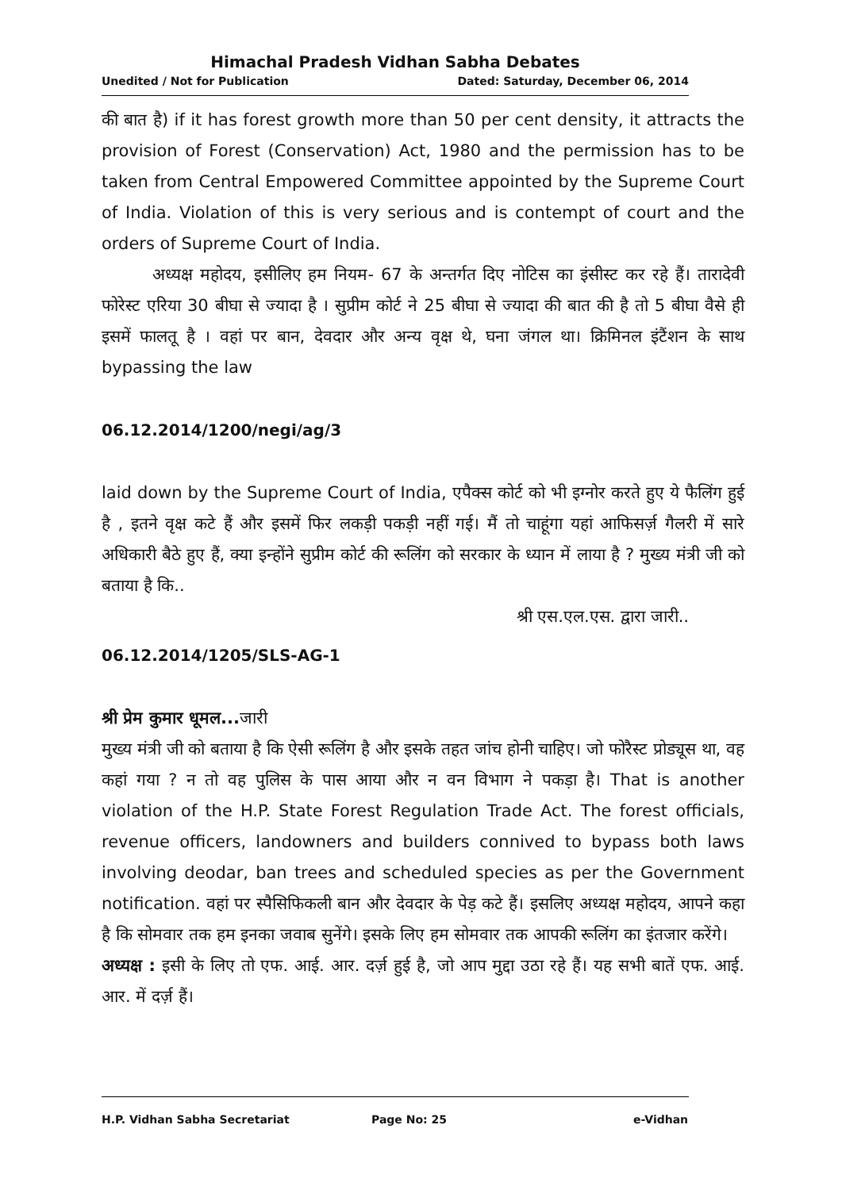Himachal Pradesh Vidhan Sabha Debates
Unedited / Not for Publication Dated: Saturday, December 06, 2014
की बात है) if it has forest growth more than 50 per cent density, it attracts the provision of Forest (Conservation) Act, 1980 and the permission has to be taken from Central Empowered Committee appointed by the Supreme Court of India. Violation of this is very serious and is contempt of court and the orders of Supreme Court of India.
अध्यक्ष महोदय, इसीलिए हम नियम- 67 के अन्तर्गत दिए नोटिस का इंसीस्ट कर रहे हैं। तारादेवी फोरेस्ट एरिया 30 बीघा से ज्यादा है । सुप्रीम कोर्ट ने 25 बीघा से ज्यादा की बात की है तो 5 बीघा वैसे ही इसमें फालतू है । वहां पर बान, देवदार और अन्य वृक्ष थे, घना जंगल था। क्रिमिनल इंटैंशन के साथ bypassing the law
06.12.2014/1200/negi/ag/3
laid down by the Supreme Court of India, एपैक्स कोर्ट को भी इग्नोर करते हुए ये फैलिंग हुई है , इतने वृक्ष कटे हैं और इसमें फिर लकड़ी पकड़ी नहीं गई। मैं तो चाहूंगा यहां आफिसर्ज़ गैलरी में सारे अधिकारी बैठे हुए हैं, क्या इन्होंने सुप्रीम कोर्ट की रूलिंग को सरकार के ध्यान में लाया है ? मुख्य मंत्री जी को बताया है कि..
श्री एस.एल.एस. द्वारा जारी..
06.12.2014/1205/SLS-AG-1
श्री प्रेम कुमार धूमल... जारी
मुख्य मंत्री जी को बताया है कि ऐसी रूलिंग है और इसके तहत जांच होनी चाहिए। जो फोरैस्ट प्रोड्यूस था, वह कहां गया ? न तो वह पुलिस के पास आया और न वन विभाग ने पकड़ा है। That is another violation of the H.P. State Forest Regulation Trade Act. The forest officials, revenue officers, landowners and builders connived to bypass both laws involving deodar, ban trees and scheduled species as per the Government notification. वहां पर स्पैसिफिकली बान और देवदार के पेड़ कटे हैं। इसलिए अध्यक्ष महोदय, आपने कहा है कि सोमवार तक हम इनका जवाब सुनेंगे। इसके लिए हम सोमवार तक आपकी रूलिंग का इंतजार करेंगे।
अध्यक्ष : इसी के लिए तो एफ. आई. आर. दर्ज़ हुई है, जो आप मुद्दा उठा रहे हैं। यह सभी बातें एफ. आई. आर. में दर्ज़ हैं।
H.P. Vidhan Sabha Secretariat Page No: 25 e-Vidhan